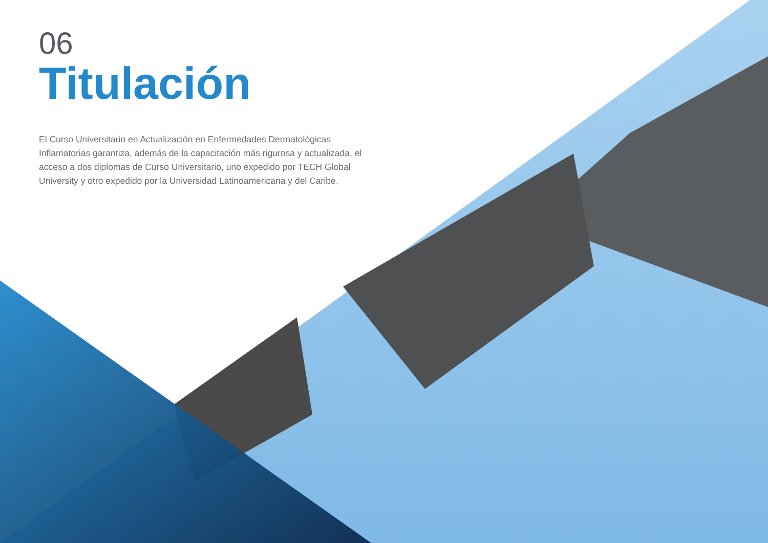06
Titulación
El Curso Universitario en Actualización en Enfermedades Dermatológicas Inflamatorias garantiza, además de la capacitación más rigurosa y actualizada, el acceso a dos diplomas de Curso Universitario, uno expedido por TECH Global University y otro expedido por la Universidad Latinoamericana y del Caribe.